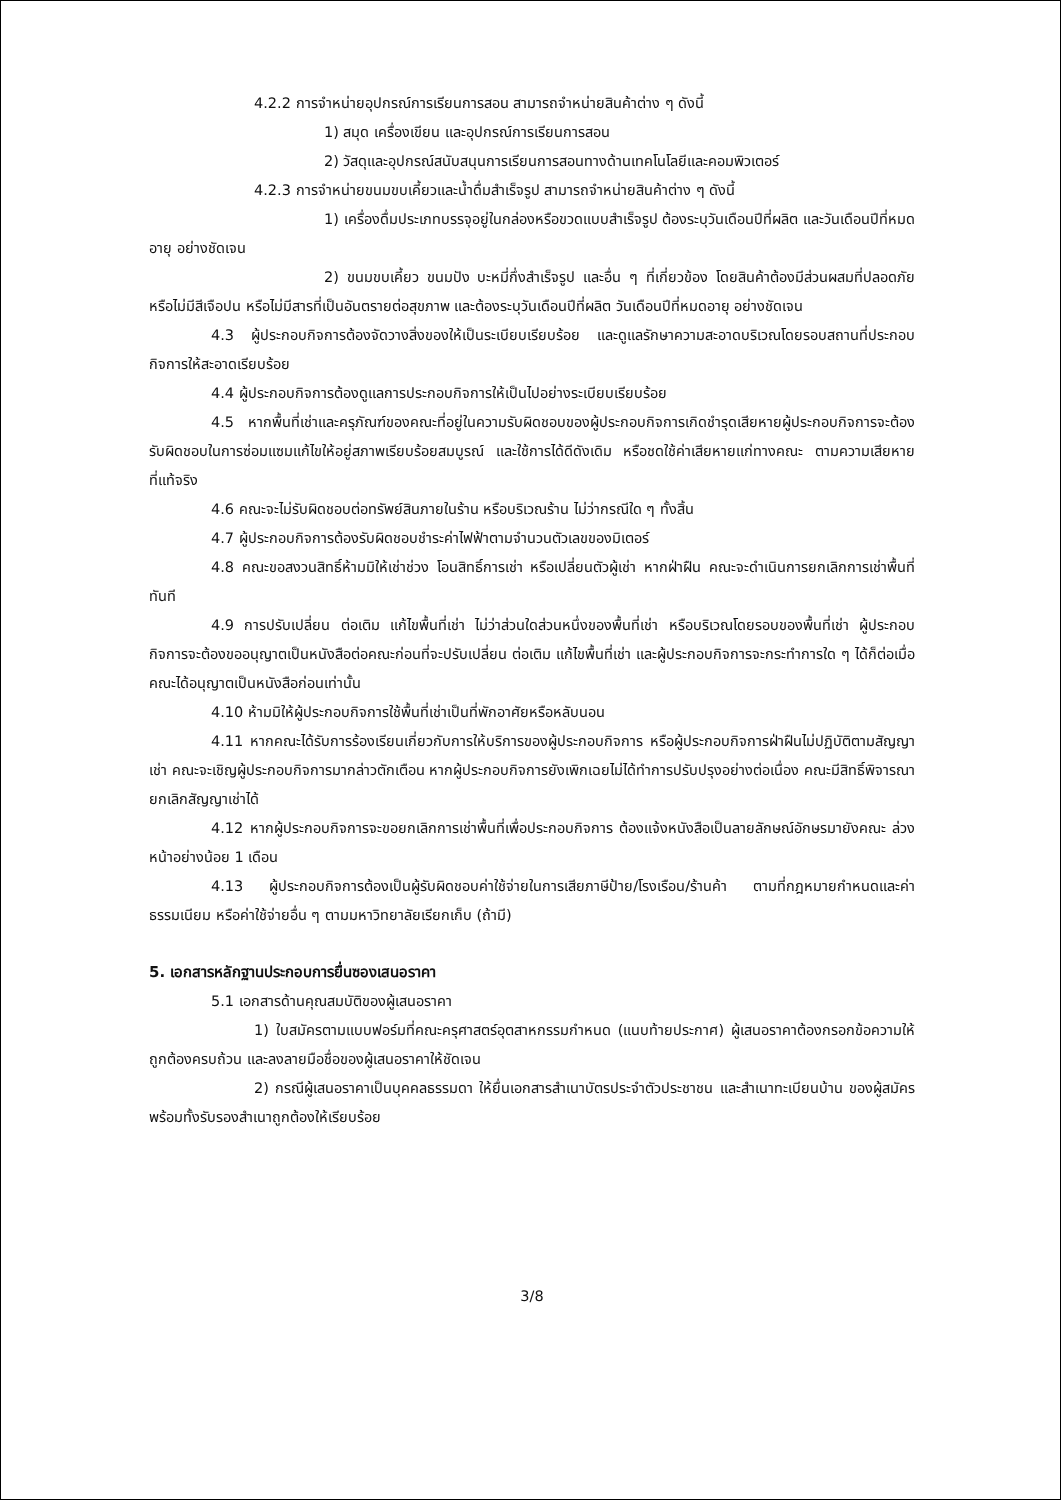4.2.2 การจำหน่ายอุปกรณ์การเรียนการสอน สามารถจำหน่ายสินค้าต่าง ๆ ดังนี้
1) สมุด เครื่องเขียน และอุปกรณ์การเรียนการสอน
2) วัสดุและอุปกรณ์สนับสนุนการเรียนการสอนทางด้านเทคโนโลยีและคอมพิวเตอร์
4.2.3 การจำหน่ายขนมขบเคี้ยวและน้ำดื่มสำเร็จรูป สามารถจำหน่ายสินค้าต่าง ๆ ดังนี้
1) เครื่องดื่มประเภทบรรจุอยู่ในกล่องหรือขวดแบบสำเร็จรูป ต้องระบุวันเดือนปีที่ผลิต และวันเดือนปีที่หมดอายุ อย่างชัดเจน
2) ขนมขบเคี้ยว ขนมปัง บะหมี่กึ่งสำเร็จรูป และอื่น ๆ ที่เกี่ยวข้อง โดยสินค้าต้องมีส่วนผสมที่ปลอดภัย หรือไม่มีสีเจือปน หรือไม่มีสารที่เป็นอันตรายต่อสุขภาพ และต้องระบุวันเดือนปีที่ผลิต วันเดือนปีที่หมดอายุ อย่างชัดเจน
4.3 ผู้ประกอบกิจการต้องจัดวางสิ่งของให้เป็นระเบียบเรียบร้อย และดูแลรักษาความสะอาดบริเวณโดยรอบสถานที่ประกอบกิจการให้สะอาดเรียบร้อย
4.4 ผู้ประกอบกิจการต้องดูแลการประกอบกิจการให้เป็นไปอย่างระเบียบเรียบร้อย
4.5 หากพื้นที่เช่าและครุภัณฑ์ของคณะที่อยู่ในความรับผิดชอบของผู้ประกอบกิจการเกิดชำรุดเสียหายผู้ประกอบกิจการจะต้องรับผิดชอบในการซ่อมแซมแก้ไขให้อยู่สภาพเรียบร้อยสมบูรณ์ และใช้การได้ดีดังเดิม หรือชดใช้ค่าเสียหายแก่ทางคณะ ตามความเสียหายที่แท้จริง
4.6 คณะจะไม่รับผิดชอบต่อทรัพย์สินภายในร้าน หรือบริเวณร้าน ไม่ว่ากรณีใด ๆ ทั้งสิ้น
4.7 ผู้ประกอบกิจการต้องรับผิดชอบชำระค่าไฟฟ้าตามจำนวนตัวเลขของมิเตอร์
4.8 คณะขอสงวนสิทธิ์ห้ามมิให้เช่าช่วง โอนสิทธิ์การเช่า หรือเปลี่ยนตัวผู้เช่า หากฝ่าฝืน คณะจะดำเนินการยกเลิกการเช่าพื้นที่ทันที
4.9 การปรับเปลี่ยน ต่อเติม แก้ไขพื้นที่เช่า ไม่ว่าส่วนใดส่วนหนึ่งของพื้นที่เช่า หรือบริเวณโดยรอบของพื้นที่เช่า ผู้ประกอบกิจการจะต้องขออนุญาตเป็นหนังสือต่อคณะก่อนที่จะปรับเปลี่ยน ต่อเติม แก้ไขพื้นที่เช่า และผู้ประกอบกิจการจะกระทำการใด ๆ ได้ก็ต่อเมื่อคณะได้อนุญาตเป็นหนังสือก่อนเท่านั้น
4.10 ห้ามมิให้ผู้ประกอบกิจการใช้พื้นที่เช่าเป็นที่พักอาศัยหรือหลับนอน
4.11 หากคณะได้รับการร้องเรียนเกี่ยวกับการให้บริการของผู้ประกอบกิจการ หรือผู้ประกอบกิจการฝ่าฝืนไม่ปฏิบัติตามสัญญาเช่า คณะจะเชิญผู้ประกอบกิจการมากล่าวตักเตือน หากผู้ประกอบกิจการยังเพิกเฉยไม่ได้ทำการปรับปรุงอย่างต่อเนื่อง คณะมีสิทธิ์พิจารณายกเลิกสัญญาเช่าได้
4.12 หากผู้ประกอบกิจการจะขอยกเลิกการเช่าพื้นที่เพื่อประกอบกิจการ ต้องแจ้งหนังสือเป็นลายลักษณ์อักษรมายังคณะ ล่วงหน้าอย่างน้อย 1 เดือน
4.13 ผู้ประกอบกิจการต้องเป็นผู้รับผิดชอบค่าใช้จ่ายในการเสียภาษีป้าย/โรงเรือน/ร้านค้า ตามที่กฎหมายกำหนดและค่าธรรมเนียม หรือค่าใช้จ่ายอื่น ๆ ตามมหาวิทยาลัยเรียกเก็บ (ถ้ามี)
5. เอกสารหลักฐานประกอบการยื่นซองเสนอราคา
5.1 เอกสารด้านคุณสมบัติของผู้เสนอราคา
1) ใบสมัครตามแบบฟอร์มที่คณะครุศาสตร์อุตสาหกรรมกำหนด (แนบท้ายประกาศ) ผู้เสนอราคาต้องกรอกข้อความให้ถูกต้องครบถ้วน และลงลายมือชื่อของผู้เสนอราคาให้ชัดเจน
2) กรณีผู้เสนอราคาเป็นบุคคลธรรมดา ให้ยื่นเอกสารสำเนาบัตรประจำตัวประชาชน และสำเนาทะเบียนบ้าน ของผู้สมัคร พร้อมทั้งรับรองสำเนาถูกต้องให้เรียบร้อย
3/8